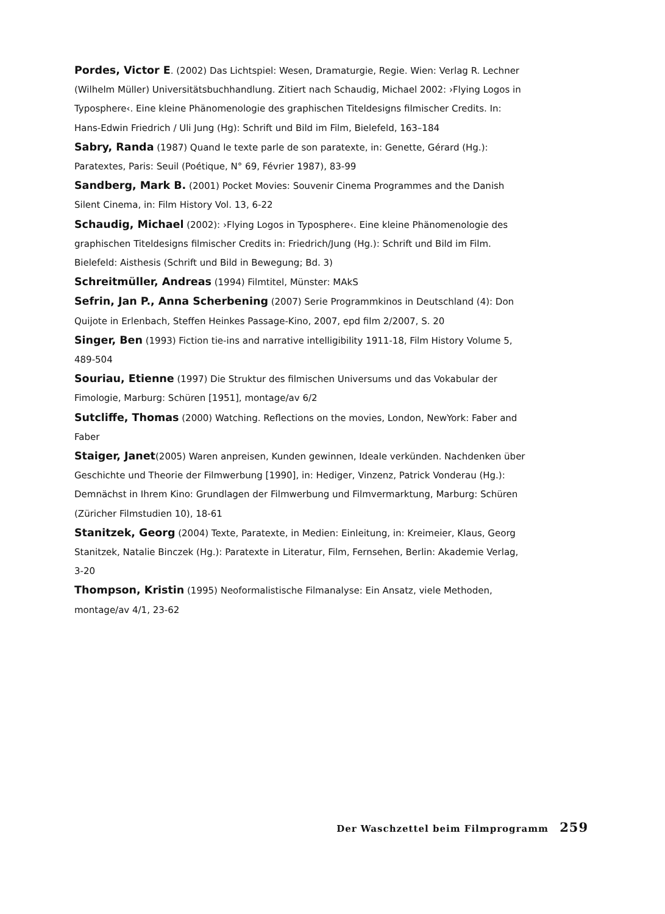Pordes, Victor E. (2002) Das Lichtspiel: Wesen, Dramaturgie, Regie. Wien: Verlag R. Lechner (Wilhelm Müller) Universitätsbuchhandlung. Zitiert nach Schaudig, Michael 2002: ›Flying Logos in Typosphere‹. Eine kleine Phänomenologie des graphischen Titeldesigns filmischer Credits. In: Hans-Edwin Friedrich / Uli Jung (Hg): Schrift und Bild im Film, Bielefeld, 163–184
Sabry, Randa (1987) Quand le texte parle de son paratexte, in: Genette, Gérard (Hg.): Paratextes, Paris: Seuil (Poétique, N° 69, Février 1987), 83-99
Sandberg, Mark B. (2001) Pocket Movies: Souvenir Cinema Programmes and the Danish Silent Cinema, in: Film History Vol. 13, 6-22
Schaudig, Michael (2002): ›Flying Logos in Typosphere‹. Eine kleine Phänomenologie des graphischen Titeldesigns filmischer Credits in: Friedrich/Jung (Hg.): Schrift und Bild im Film. Bielefeld: Aisthesis (Schrift und Bild in Bewegung; Bd. 3)
Schreitmüller, Andreas (1994) Filmtitel, Münster: MAkS
Sefrin, Jan P., Anna Scherbening (2007) Serie Programmkinos in Deutschland (4): Don Quijote in Erlenbach, Steffen Heinkes Passage-Kino, 2007, epd film 2/2007, S. 20
Singer, Ben (1993) Fiction tie-ins and narrative intelligibility 1911-18, Film History Volume 5, 489-504
Souriau, Etienne (1997) Die Struktur des filmischen Universums und das Vokabular der Fimologie, Marburg: Schüren [1951], montage/av 6/2
Sutcliffe, Thomas (2000) Watching. Reflections on the movies, London, NewYork: Faber and Faber
Staiger, Janet(2005) Waren anpreisen, Kunden gewinnen, Ideale verkünden. Nachdenken über Geschichte und Theorie der Filmwerbung [1990], in: Hediger, Vinzenz, Patrick Vonderau (Hg.): Demnächst in Ihrem Kino: Grundlagen der Filmwerbung und Filmvermarktung, Marburg: Schüren (Züricher Filmstudien 10), 18-61
Stanitzek, Georg (2004) Texte, Paratexte, in Medien: Einleitung, in: Kreimeier, Klaus, Georg Stanitzek, Natalie Binczek (Hg.): Paratexte in Literatur, Film, Fernsehen, Berlin: Akademie Verlag, 3-20
Thompson, Kristin (1995) Neoformalistische Filmanalyse: Ein Ansatz, viele Methoden, montage/av 4/1, 23-62
Der Waschzettel beim Filmprogramm 259